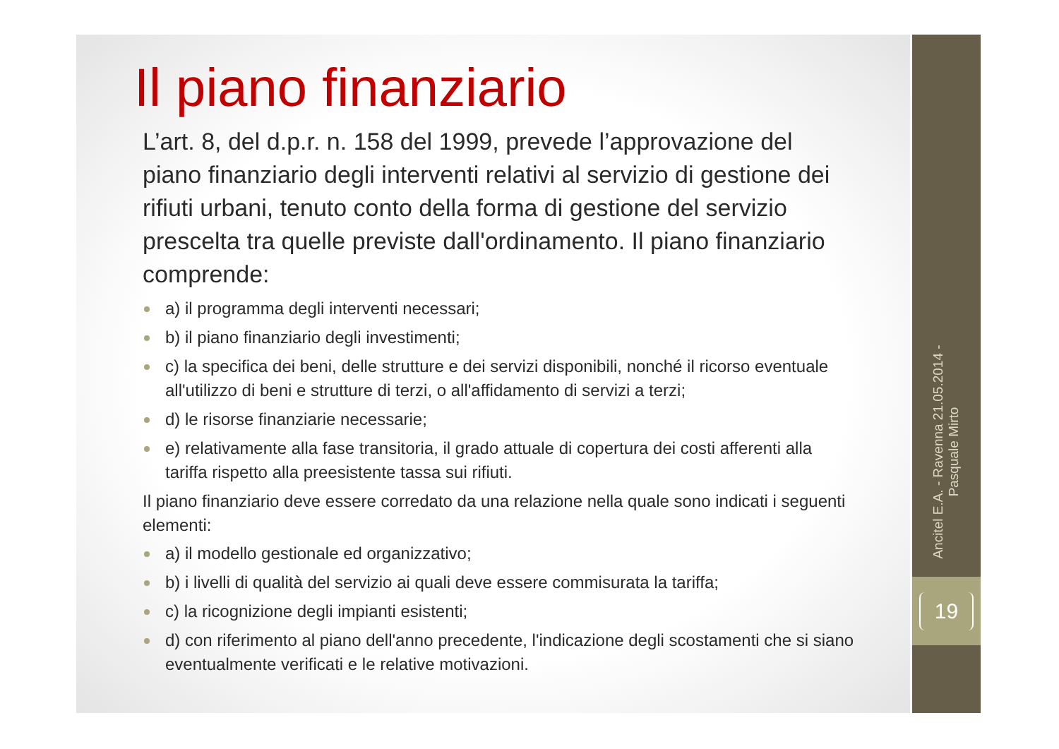Ancitel E.A. - Ravenna 21.05.2014 -
Pasquale Mirto
19
Il piano finanziario
L’art. 8, del d.p.r. n. 158 del 1999, prevede l’approvazione del piano finanziario degli interventi relativi al servizio di gestione dei rifiuti urbani, tenuto conto della forma di gestione del servizio prescelta tra quelle previste dall'ordinamento. Il piano finanziario comprende:
a) il programma degli interventi necessari;
b) il piano finanziario degli investimenti;
c) la specifica dei beni, delle strutture e dei servizi disponibili, nonché il ricorso eventuale all'utilizzo di beni e strutture di terzi, o all'affidamento di servizi a terzi;
d) le risorse finanziarie necessarie;
e) relativamente alla fase transitoria, il grado attuale di copertura dei costi afferenti alla tariffa rispetto alla preesistente tassa sui rifiuti.
Il piano finanziario deve essere corredato da una relazione nella quale sono indicati i seguenti elementi:
a) il modello gestionale ed organizzativo;
b) i livelli di qualità del servizio ai quali deve essere commisurata la tariffa;
c) la ricognizione degli impianti esistenti;
d) con riferimento al piano dell'anno precedente, l'indicazione degli scostamenti che si siano eventualmente verificati e le relative motivazioni.